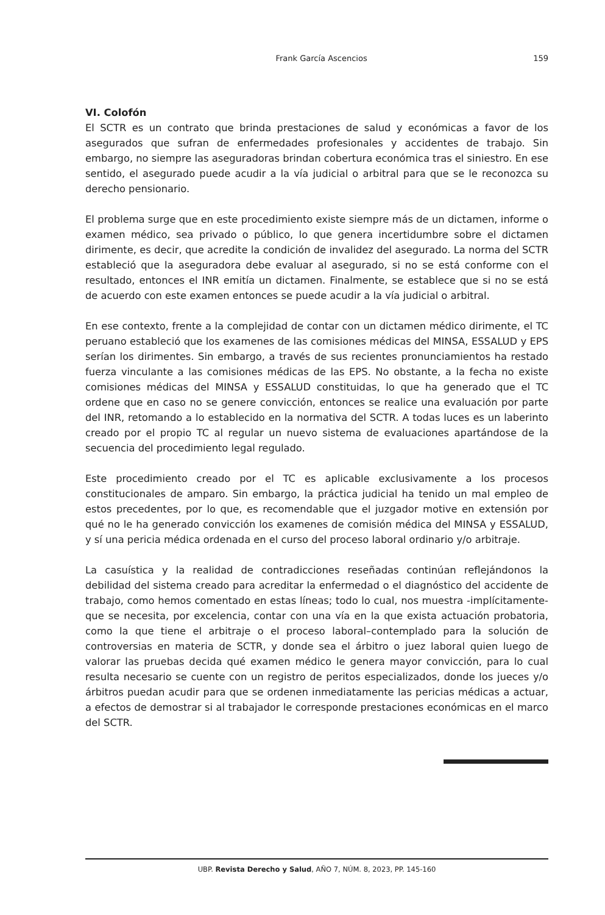Frank García Ascencios 159
VI. Colofón
El SCTR es un contrato que brinda prestaciones de salud y económicas a favor de los asegurados que sufran de enfermedades profesionales y accidentes de trabajo. Sin embargo, no siempre las aseguradoras brindan cobertura económica tras el siniestro. En ese sentido, el asegurado puede acudir a la vía judicial o arbitral para que se le reconozca su derecho pensionario.
El problema surge que en este procedimiento existe siempre más de un dictamen, informe o examen médico, sea privado o público, lo que genera incertidumbre sobre el dictamen dirimente, es decir, que acredite la condición de invalidez del asegurado. La norma del SCTR estableció que la aseguradora debe evaluar al asegurado, si no se está conforme con el resultado, entonces el INR emitía un dictamen. Finalmente, se establece que si no se está de acuerdo con este examen entonces se puede acudir a la vía judicial o arbitral.
En ese contexto, frente a la complejidad de contar con un dictamen médico dirimente, el TC peruano estableció que los examenes de las comisiones médicas del MINSA, ESSALUD y EPS serían los dirimentes. Sin embargo, a través de sus recientes pronunciamientos ha restado fuerza vinculante a las comisiones médicas de las EPS. No obstante, a la fecha no existe comisiones médicas del MINSA y ESSALUD constituidas, lo que ha generado que el TC ordene que en caso no se genere convicción, entonces se realice una evaluación por parte del INR, retomando a lo establecido en la normativa del SCTR. A todas luces es un laberinto creado por el propio TC al regular un nuevo sistema de evaluaciones apartándose de la secuencia del procedimiento legal regulado.
Este procedimiento creado por el TC es aplicable exclusivamente a los procesos constitucionales de amparo. Sin embargo, la práctica judicial ha tenido un mal empleo de estos precedentes, por lo que, es recomendable que el juzgador motive en extensión por qué no le ha generado convicción los examenes de comisión médica del MINSA y ESSALUD, y sí una pericia médica ordenada en el curso del proceso laboral ordinario y/o arbitraje.
La casuística y la realidad de contradicciones reseñadas continúan reflejándonos la debilidad del sistema creado para acreditar la enfermedad o el diagnóstico del accidente de trabajo, como hemos comentado en estas líneas; todo lo cual, nos muestra -implícitamente- que se necesita, por excelencia, contar con una vía en la que exista actuación probatoria, como la que tiene el arbitraje o el proceso laboral–contemplado para la solución de controversias en materia de SCTR, y donde sea el árbitro o juez laboral quien luego de valorar las pruebas decida qué examen médico le genera mayor convicción, para lo cual resulta necesario se cuente con un registro de peritos especializados, donde los jueces y/o árbitros puedan acudir para que se ordenen inmediatamente las pericias médicas a actuar, a efectos de demostrar si al trabajador le corresponde prestaciones económicas en el marco del SCTR.
UBP. Revista Derecho y Salud, AÑO 7, NÚM. 8, 2023, PP. 145-160